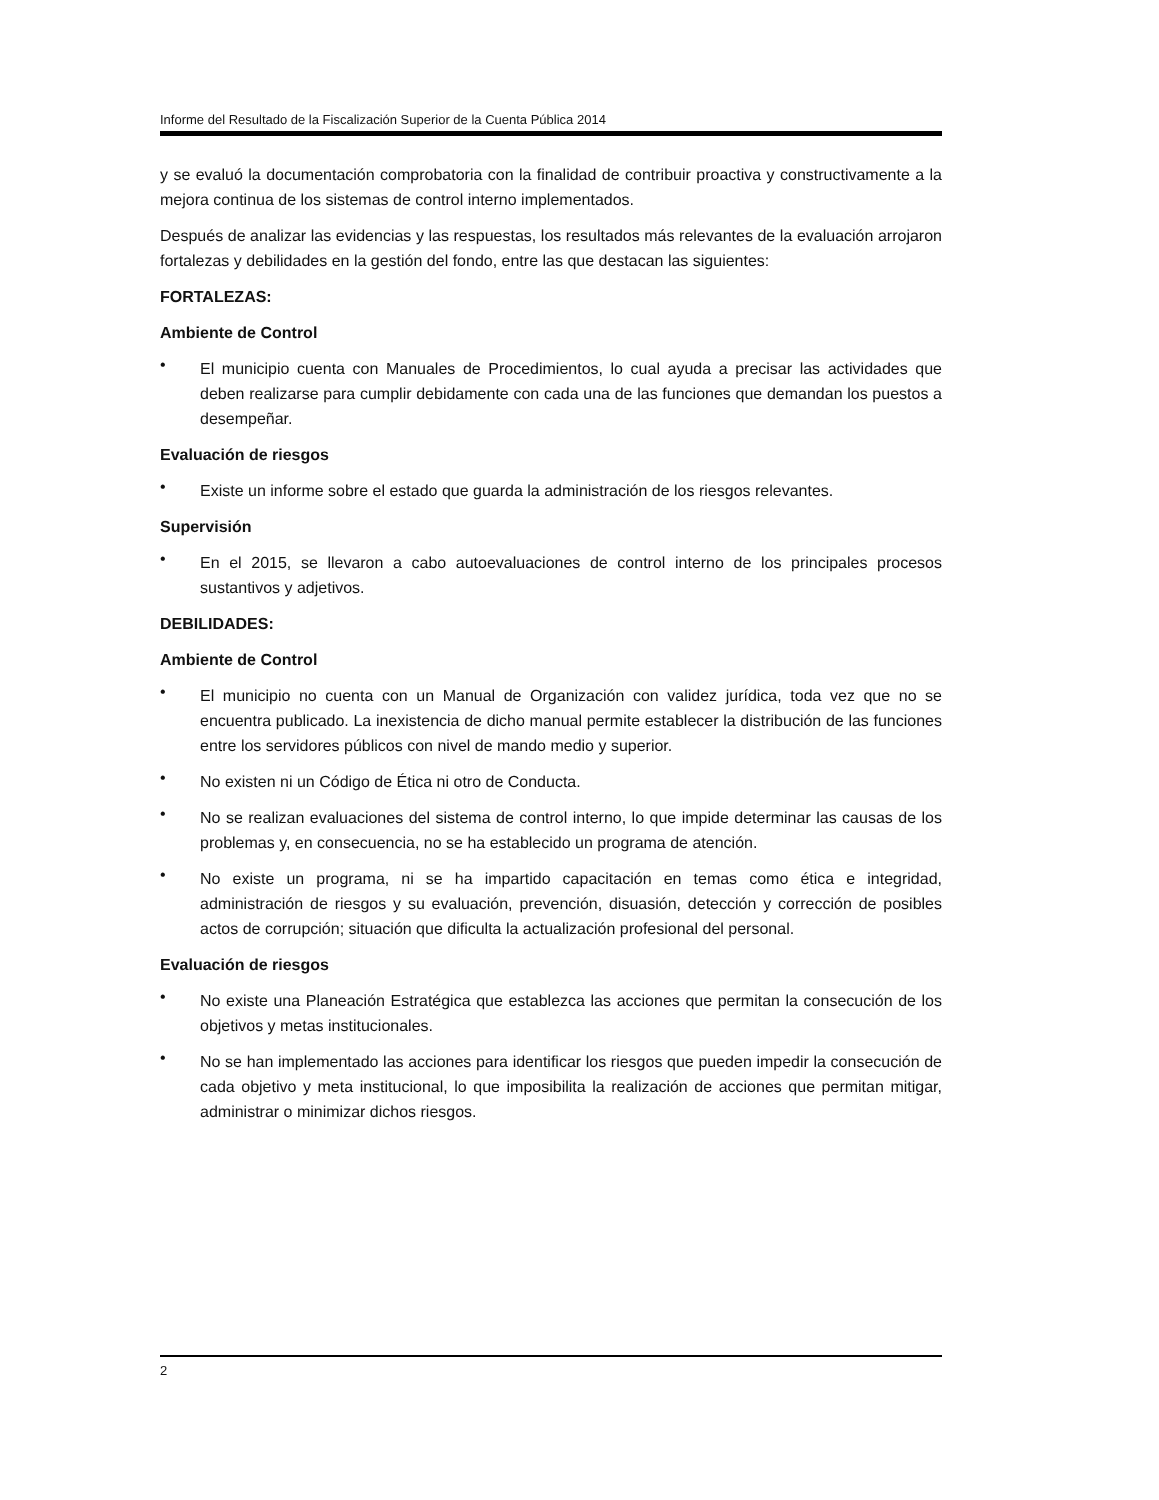Informe del Resultado de la Fiscalización Superior de la Cuenta Pública 2014
y se evaluó la documentación comprobatoria con la finalidad de contribuir proactiva y constructivamente a la mejora continua de los sistemas de control interno implementados.
Después de analizar las evidencias y las respuestas, los resultados más relevantes de la evaluación arrojaron fortalezas y debilidades en la gestión del fondo, entre las que destacan las siguientes:
FORTALEZAS:
Ambiente de Control
•
El municipio cuenta con Manuales de Procedimientos, lo cual ayuda a precisar las actividades que deben realizarse para cumplir debidamente con cada una de las funciones que demandan los puestos a desempeñar.
Evaluación de riesgos
•
Existe un informe sobre el estado que guarda la administración de los riesgos relevantes.
Supervisión
•
En el 2015, se llevaron a cabo autoevaluaciones de control interno de los principales procesos sustantivos y adjetivos.
DEBILIDADES:
Ambiente de Control
•
El municipio no cuenta con un Manual de Organización con validez jurídica, toda vez que no se encuentra publicado. La inexistencia de dicho manual permite establecer la distribución de las funciones entre los servidores públicos con nivel de mando medio y superior.
•
No existen ni un Código de Ética ni otro de Conducta.
•
No se realizan evaluaciones del sistema de control interno, lo que impide determinar las causas de los problemas y, en consecuencia, no se ha establecido un programa de atención.
•
No existe un programa, ni se ha impartido capacitación en temas como ética e integridad, administración de riesgos y su evaluación, prevención, disuasión, detección y corrección de posibles actos de corrupción; situación que dificulta la actualización profesional del personal.
Evaluación de riesgos
•
No existe una Planeación Estratégica que establezca las acciones que permitan la consecución de los objetivos y metas institucionales.
•
No se han implementado las acciones para identificar los riesgos que pueden impedir la consecución de cada objetivo y meta institucional, lo que imposibilita la realización de acciones que permitan mitigar, administrar o minimizar dichos riesgos.
2